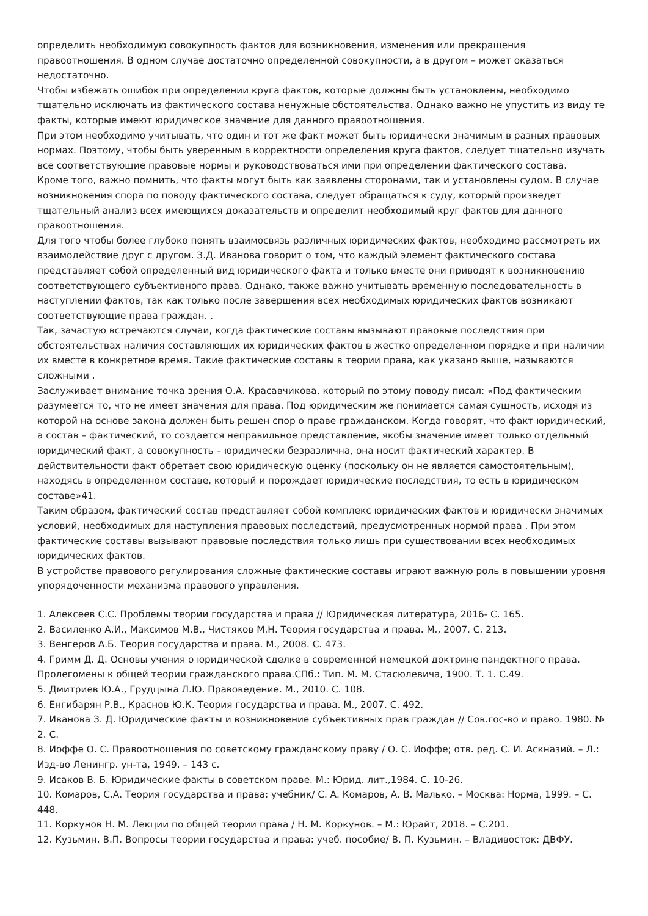определить необходимую совокупность фактов для возникновения, изменения или прекращения правоотношения. В одном случае достаточно определенной совокупности, а в другом – может оказаться недостаточно.
Чтобы избежать ошибок при определении круга фактов, которые должны быть установлены, необходимо тщательно исключать из фактического состава ненужные обстоятельства. Однако важно не упустить из виду те факты, которые имеют юридическое значение для данного правоотношения.
При этом необходимо учитывать, что один и тот же факт может быть юридически значимым в разных правовых нормах. Поэтому, чтобы быть уверенным в корректности определения круга фактов, следует тщательно изучать все соответствующие правовые нормы и руководствоваться ими при определении фактического состава.
Кроме того, важно помнить, что факты могут быть как заявлены сторонами, так и установлены судом. В случае возникновения спора по поводу фактического состава, следует обращаться к суду, который произведет тщательный анализ всех имеющихся доказательств и определит необходимый круг фактов для данного правоотношения.
Для того чтобы более глубоко понять взаимосвязь различных юридических фактов, необходимо рассмотреть их взаимодействие друг с другом. З.Д. Иванова говорит о том, что каждый элемент фактического состава представляет собой определенный вид юридического факта и только вместе они приводят к возникновению соответствующего субъективного права. Однако, также важно учитывать временную последовательность в наступлении фактов, так как только после завершения всех необходимых юридических фактов возникают соответствующие права граждан. .
Так, зачастую встречаются случаи, когда фактические составы вызывают правовые последствия при обстоятельствах наличия составляющих их юридических фактов в жестко определенном порядке и при наличии их вместе в конкретное время. Такие фактические составы в теории права, как указано выше, называются сложными .
Заслуживает внимание точка зрения О.А. Красавчикова, который по этому поводу писал: «Под фактическим разумеется то, что не имеет значения для права. Под юридическим же понимается самая сущность, исходя из которой на основе закона должен быть решен спор о праве гражданском. Когда говорят, что факт юридический, а состав – фактический, то создается неправильное представление, якобы значение имеет только отдельный юридический факт, а совокупность – юридически безразлична, она носит фактический характер. В действительности факт обретает свою юридическую оценку (поскольку он не является самостоятельным), находясь в определенном составе, который и порождает юридические последствия, то есть в юридическом составе»41.
Таким образом, фактический состав представляет собой комплекс юридических фактов и юридически значимых условий, необходимых для наступления правовых последствий, предусмотренных нормой права . При этом фактические составы вызывают правовые последствия только лишь при существовании всех необходимых юридических фактов.
В устройстве правового регулирования сложные фактические составы играют важную роль в повышении уровня упорядоченности механизма правового управления.
1. Алексеев С.С. Проблемы теории государства и права // Юридическая литература, 2016- С. 165.
2. Василенко А.И., Максимов М.В., Чистяков М.Н. Теория государства и права. М., 2007. С. 213.
3. Венгеров А.Б. Теория государства и права. М., 2008. С. 473.
4. Гримм Д. Д. Основы учения о юридической сделке в современной немецкой доктрине пандектного права. Пролегомены к общей теории гражданского права.СПб.: Тип. М. М. Стасюлевича, 1900. Т. 1. С.49.
5. Дмитриев Ю.А., Грудцына Л.Ю. Правоведение. М., 2010. С. 108.
6. Енгибарян Р.В., Краснов Ю.К. Теория государства и права. М., 2007. С. 492.
7. Иванова З. Д. Юридические факты и возникновение субъективных прав граждан // Сов.гос-во и право. 1980. № 2. С.
8. Иоффе О. С. Правоотношения по советскому гражданскому праву / О. С. Иоффе; отв. ред. С. И. Аскназий. – Л.: Изд-во Ленингр. ун-та, 1949. – 143 с.
9. Исаков В. Б. Юридические факты в советском праве. М.: Юрид. лит.,1984. С. 10-26.
10. Комаров, С.А. Теория государства и права: учебник/ С. А. Комаров, А. В. Малько. – Москва: Норма, 1999. – С. 448.
11. Коркунов Н. М. Лекции по общей теории права / Н. М. Коркунов. – М.: Юрайт, 2018. – С.201.
12. Кузьмин, В.П. Вопросы теории государства и права: учеб. пособие/ В. П. Кузьмин. – Владивосток: ДВФУ.